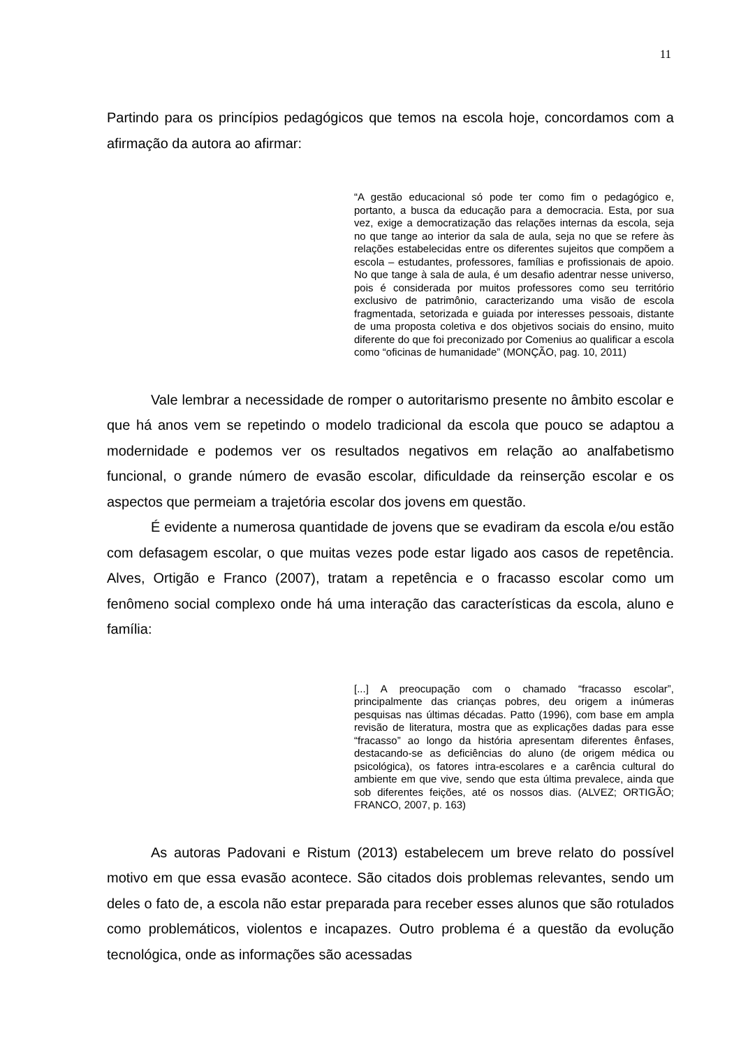11
Partindo para os princípios pedagógicos que temos na escola hoje, concordamos com a afirmação da autora ao afirmar:
“A gestão educacional só pode ter como fim o pedagógico e, portanto, a busca da educação para a democracia. Esta, por sua vez, exige a democratização das relações internas da escola, seja no que tange ao interior da sala de aula, seja no que se refere às relações estabelecidas entre os diferentes sujeitos que compõem a escola – estudantes, professores, famílias e profissionais de apoio. No que tange à sala de aula, é um desafio adentrar nesse universo, pois é considerada por muitos professores como seu território exclusivo de patrimônio, caracterizando uma visão de escola fragmentada, setorizada e guiada por interesses pessoais, distante de uma proposta coletiva e dos objetivos sociais do ensino, muito diferente do que foi preconizado por Comenius ao qualificar a escola como “oficinas de humanidade” (MONÇÃO, pag. 10, 2011)
Vale lembrar a necessidade de romper o autoritarismo presente no âmbito escolar e que há anos vem se repetindo o modelo tradicional da escola que pouco se adaptou a modernidade e podemos ver os resultados negativos em relação ao analfabetismo funcional, o grande número de evasão escolar, dificuldade da reinserção escolar e os aspectos que permeiam a trajetória escolar dos jovens em questão.
É evidente a numerosa quantidade de jovens que se evadiram da escola e/ou estão com defasagem escolar, o que muitas vezes pode estar ligado aos casos de repetência. Alves, Ortigão e Franco (2007), tratam a repetência e o fracasso escolar como um fenômeno social complexo onde há uma interação das características da escola, aluno e família:
[...] A preocupação com o chamado “fracasso escolar”, principalmente das crianças pobres, deu origem a inúmeras pesquisas nas últimas décadas. Patto (1996), com base em ampla revisão de literatura, mostra que as explicações dadas para esse “fracasso” ao longo da história apresentam diferentes ênfases, destacando-se as deficiências do aluno (de origem médica ou psicológica), os fatores intra-escolares e a carência cultural do ambiente em que vive, sendo que esta última prevalece, ainda que sob diferentes feições, até os nossos dias. (ALVEZ; ORTIGÃO; FRANCO, 2007, p. 163)
As autoras Padovani e Ristum (2013) estabelecem um breve relato do possível motivo em que essa evasão acontece. São citados dois problemas relevantes, sendo um deles o fato de, a escola não estar preparada para receber esses alunos que são rotulados como problemáticos, violentos e incapazes. Outro problema é a questão da evolução tecnológica, onde as informações são acessadas